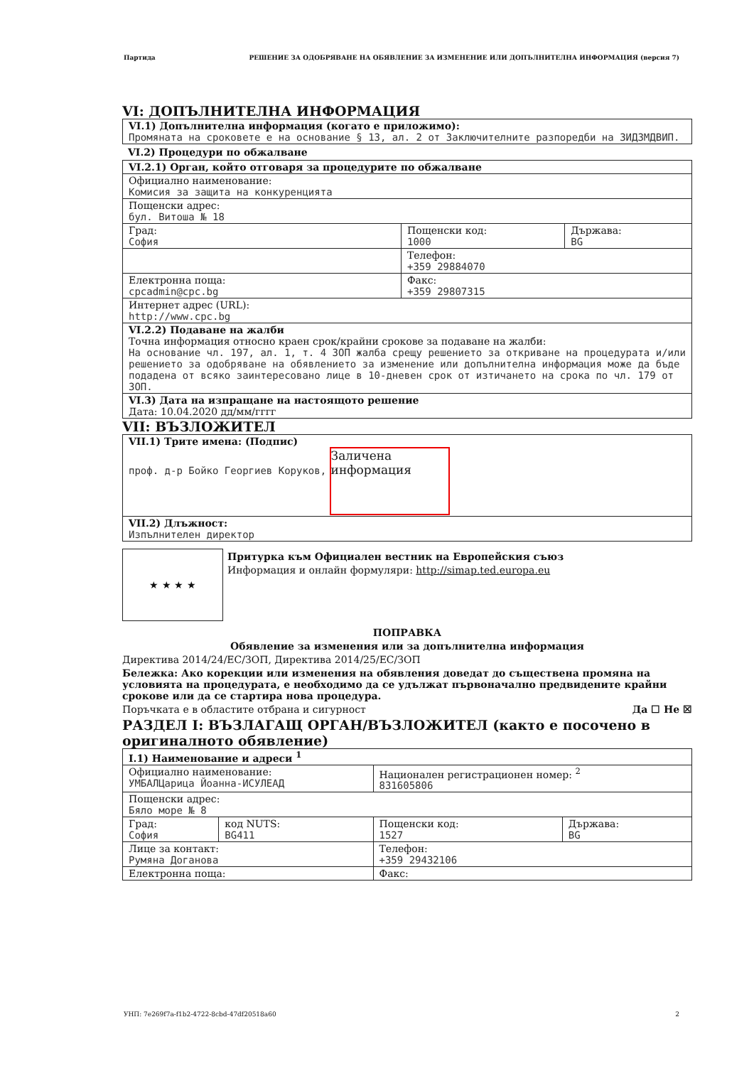Партида РЕШЕНИЕ ЗА ОДОБРЯВАНЕ НА ОБЯВЛЕНИЕ ЗА ИЗМЕНЕНИЕ ИЛИ ДОПЪЛНИТЕЛНА ИНФОРМАЦИЯ (версия 7)
VI: ДОПЪЛНИТЕЛНА ИНФОРМАЦИЯ
| VI.1) Допълнителна информация (когато е приложимо): Промяната на сроковете е на основание § 13, ал. 2 от Заключителните разпоредби на ЗИДЗМДВИП. |
VI.2) Процедури по обжалване
| VI.2.1) Орган, който отговаря за процедурите по обжалване | | |
| Официално наименование: Комисия за защита на конкуренцията | | |
| Пощенски адрес: бул. Витоша № 18 | | |
| Град: София | Пощенски код: 1000 | Държава: BG |
| | Телефон: +359 29884070 | |
| Електронна поща: cpcadmin@cpc.bg | Факс: +359 29807315 | |
| Интернет адрес (URL): http://www.cpc.bg | | |
| VI.2.2) Подаване на жалби Точна информация относно краен срок/крайни срокове за подаване на жалби: На основание чл. 197, ал. 1, т. 4 ЗОП жалба срещу решението за откриване на процедурата и/или решението за одобряване на обявлението за изменение или допълнителна информация може да бъде подадена от всяко заинтересовано лице в 10-дневен срок от изтичането на срока по чл. 179 от ЗОП. | | |
| VI.3) Дата на изпращане на настоящото решение Дата: 10.04.2020 дд/мм/гггг | | |
VII: ВЪЗЛОЖИТЕЛ
| VII.1) Трите имена: (Подпис) проф. д-р Бойко Георгиев Коруков, Заличена информация |
| VII.2) Длъжност: Изпълнителен директор |
★ ★ ★ ★
Притурка към Официален вестник на Европейския съюз
Информация и онлайн формуляри: http://simap.ted.europa.eu
ПОПРАВКА
Обявление за изменения или за допълнителна информация
Директива 2014/24/ЕС/ЗОП, Директива 2014/25/ЕС/ЗОП
Бележка: Ако корекции или изменения на обявления доведат до съществена промяна на условията на процедурата, е необходимо да се удължат първоначално предвидените крайни срокове или да се стартира нова процедура.
Поръчката е в областите отбрана и сигурност Да ☐ Не ☒
РАЗДЕЛ I: ВЪЗЛАГАЩ ОРГАН/ВЪЗЛОЖИТЕЛ (както е посочено в оригиналното обявление)
| I.1) Наименование и адреси <sup>1</sup> | | | |
| Официално наименование: УМБАЛЦарица Йоанна-ИСУЛЕАД | | Национален регистрационен номер: <sup>2</sup> 831605806 | |
| Пощенски адрес: Бяло море № 8 | | | |
| Град: София | код NUTS: BG411 | Пощенски код: 1527 | Държава: BG |
| Лице за контакт: Румяна Доганова | | Телефон: +359 29432106 | |
| Електронна поща: | | Факс: | |
УНП: 7e269f7a-f1b2-4722-8cbd-47df20518a60 2